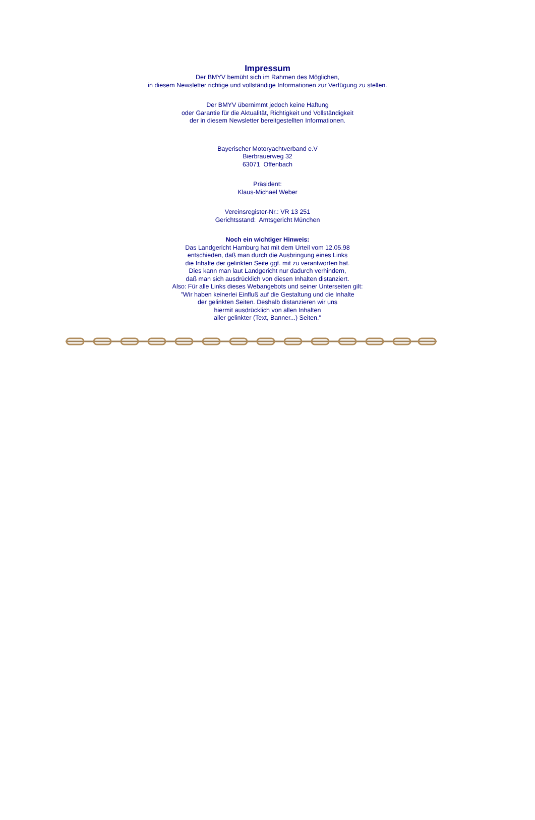Impressum
Der BMYV bemüht sich im Rahmen des Möglichen,
in diesem Newsletter richtige und vollständige Informationen zur Verfügung zu stellen.
Der BMYV übernimmt jedoch keine Haftung
oder Garantie für die Aktualität, Richtigkeit und Vollständigkeit
der in diesem Newsletter bereitgestellten Informationen.
Bayerischer Motoryachtverband e.V
Bierbrauerweg 32
63071 Offenbach
Präsident:
Klaus-Michael Weber
Vereinsregister-Nr.: VR 13 251
Gerichtsstand: Amtsgericht München
Noch ein wichtiger Hinweis:
Das Landgericht Hamburg hat mit dem Urteil vom 12.05.98
entschieden, daß man durch die Ausbringung eines Links
die Inhalte der gelinkten Seite ggf. mit zu verantworten hat.
Dies kann man laut Landgericht nur dadurch verhindern,
daß man sich ausdrücklich von diesen Inhalten distanziert.
Also: Für alle Links dieses Webangebots und seiner Unterseiten gilt:
"Wir haben keinerlei Einfluß auf die Gestaltung und die Inhalte
der gelinkten Seiten. Deshalb distanzieren wir uns
hiermit ausdrücklich von allen Inhalten
aller gelinkter (Text, Banner...) Seiten."